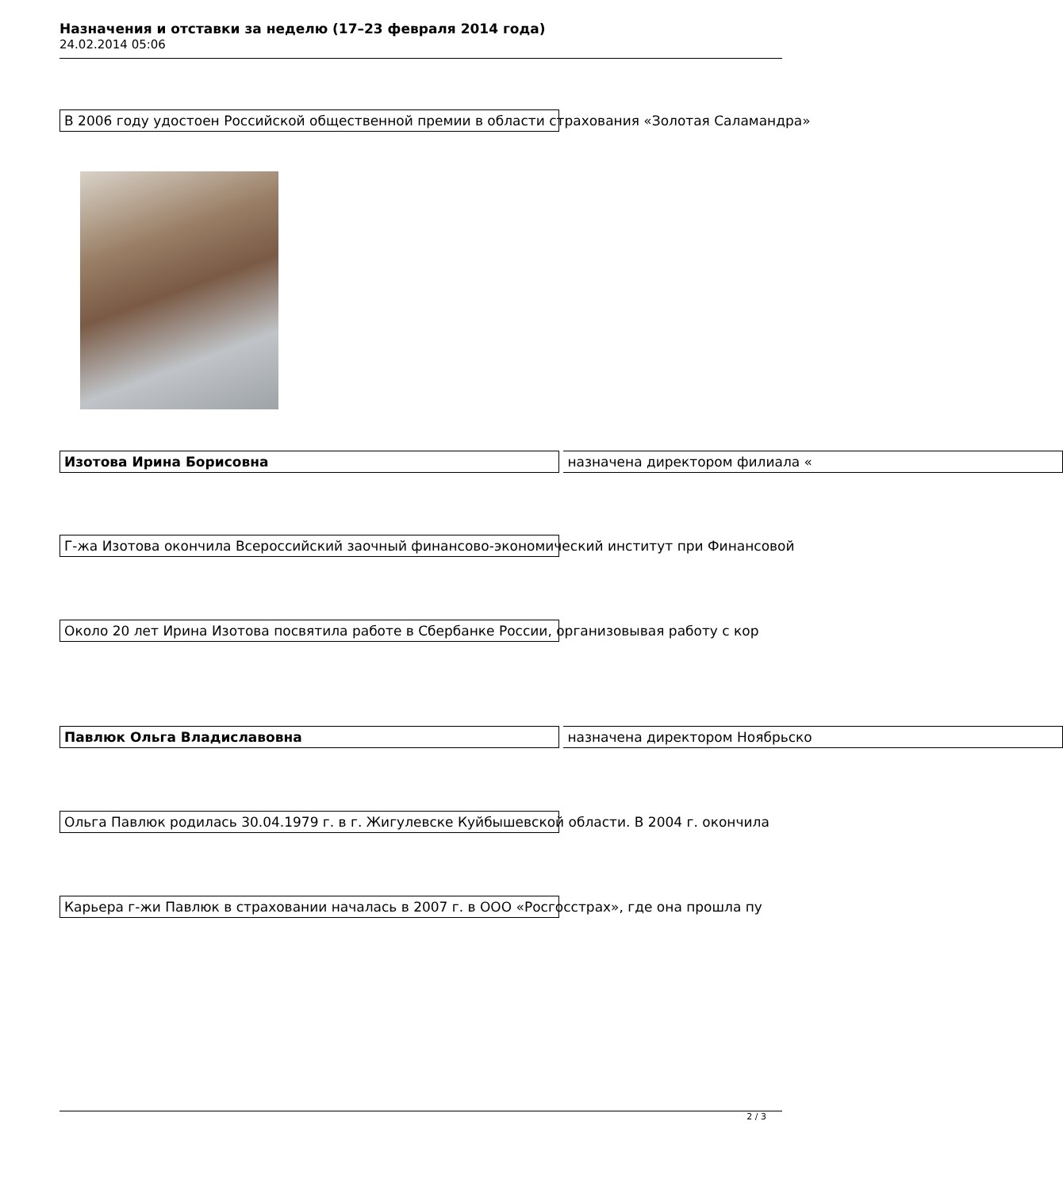Назначения и отставки за неделю (17–23 февраля 2014 года)
24.02.2014 05:06
В 2006 году удостоен Российской общественной премии в области страхования «Золотая Саламандра»
Изотова Ирина Борисовна назначена директором филиала «
Г-жа Изотова окончила Всероссийский заочный финансово-экономический институт при Финансовой
Около 20 лет Ирина Изотова посвятила работе в Сбербанке России, организовывая работу с кор
Павлюк Ольга Владиславовна назначена директором Ноябрьско
Ольга Павлюк родилась 30.04.1979 г. в г. Жигулевске Куйбышевской области. В 2004 г. окончила
Карьера г-жи Павлюк в страховании началась в 2007 г. в ООО «Росгосстрах», где она прошла пу
2 / 3